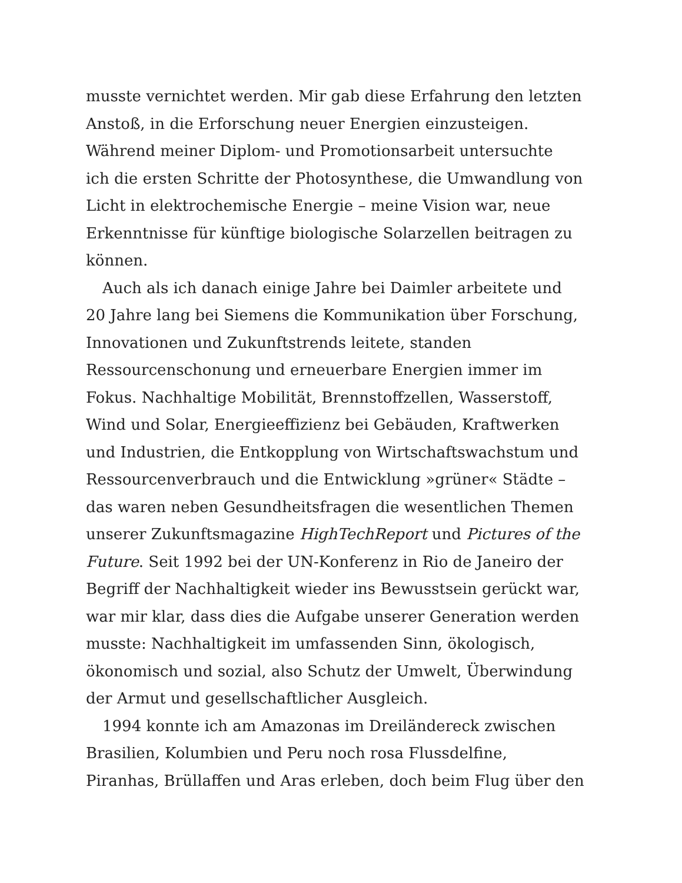musste vernichtet werden. Mir gab diese Erfahrung den letzten
Anstoß, in die Erforschung neuer Energien einzusteigen.
Während meiner Diplom- und Promotionsarbeit untersuchte
ich die ersten Schritte der Photosynthese, die Umwandlung von
Licht in elektrochemische Energie – meine Vision war, neue
Erkenntnisse für künftige biologische Solarzellen beitragen zu
können.
Auch als ich danach einige Jahre bei Daimler arbeitete und
20 Jahre lang bei Siemens die Kommunikation über Forschung,
Innovationen und Zukunftstrends leitete, standen
Ressourcenschonung und erneuerbare Energien immer im
Fokus. Nachhaltige Mobilität, Brennstoffzellen, Wasserstoff,
Wind und Solar, Energieeffizienz bei Gebäuden, Kraftwerken
und Industrien, die Entkopplung von Wirtschaftswachstum und
Ressourcenverbrauch und die Entwicklung »grüner« Städte –
das waren neben Gesundheitsfragen die wesentlichen Themen
unserer Zukunftsmagazine HighTechReport und Pictures of the
Future. Seit 1992 bei der UN-Konferenz in Rio de Janeiro der
Begriff der Nachhaltigkeit wieder ins Bewusstsein gerückt war,
war mir klar, dass dies die Aufgabe unserer Generation werden
musste: Nachhaltigkeit im umfassenden Sinn, ökologisch,
ökonomisch und sozial, also Schutz der Umwelt, Überwindung
der Armut und gesellschaftlicher Ausgleich.
1994 konnte ich am Amazonas im Dreiländereck zwischen
Brasilien, Kolumbien und Peru noch rosa Flussdelfine,
Piranhas, Brüllaffen und Aras erleben, doch beim Flug über den